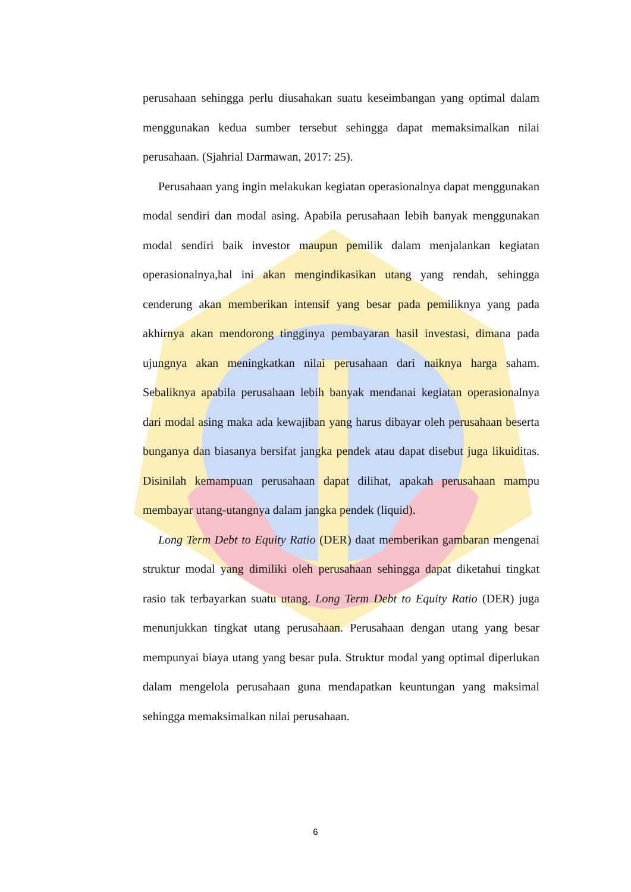perusahaan sehingga perlu diusahakan suatu keseimbangan yang optimal dalam menggunakan kedua sumber tersebut sehingga dapat memaksimalkan nilai perusahaan. (Sjahrial Darmawan, 2017: 25).
Perusahaan yang ingin melakukan kegiatan operasionalnya dapat menggunakan modal sendiri dan modal asing. Apabila perusahaan lebih banyak menggunakan modal sendiri baik investor maupun pemilik dalam menjalankan kegiatan operasionalnya,hal ini akan mengindikasikan utang yang rendah, sehingga cenderung akan memberikan intensif yang besar pada pemiliknya yang pada akhirnya akan mendorong tingginya pembayaran hasil investasi, dimana pada ujungnya akan meningkatkan nilai perusahaan dari naiknya harga saham. Sebaliknya apabila perusahaan lebih banyak mendanai kegiatan operasionalnya dari modal asing maka ada kewajiban yang harus dibayar oleh perusahaan beserta bunganya dan biasanya bersifat jangka pendek atau dapat disebut juga likuiditas. Disinilah kemampuan perusahaan dapat dilihat, apakah perusahaan mampu membayar utang-utangnya dalam jangka pendek (liquid).
Long Term Debt to Equity Ratio (DER) daat memberikan gambaran mengenai struktur modal yang dimiliki oleh perusahaan sehingga dapat diketahui tingkat rasio tak terbayarkan suatu utang. Long Term Debt to Equity Ratio (DER) juga menunjukkan tingkat utang perusahaan. Perusahaan dengan utang yang besar mempunyai biaya utang yang besar pula. Struktur modal yang optimal diperlukan dalam mengelola perusahaan guna mendapatkan keuntungan yang maksimal sehingga memaksimalkan nilai perusahaan.
6